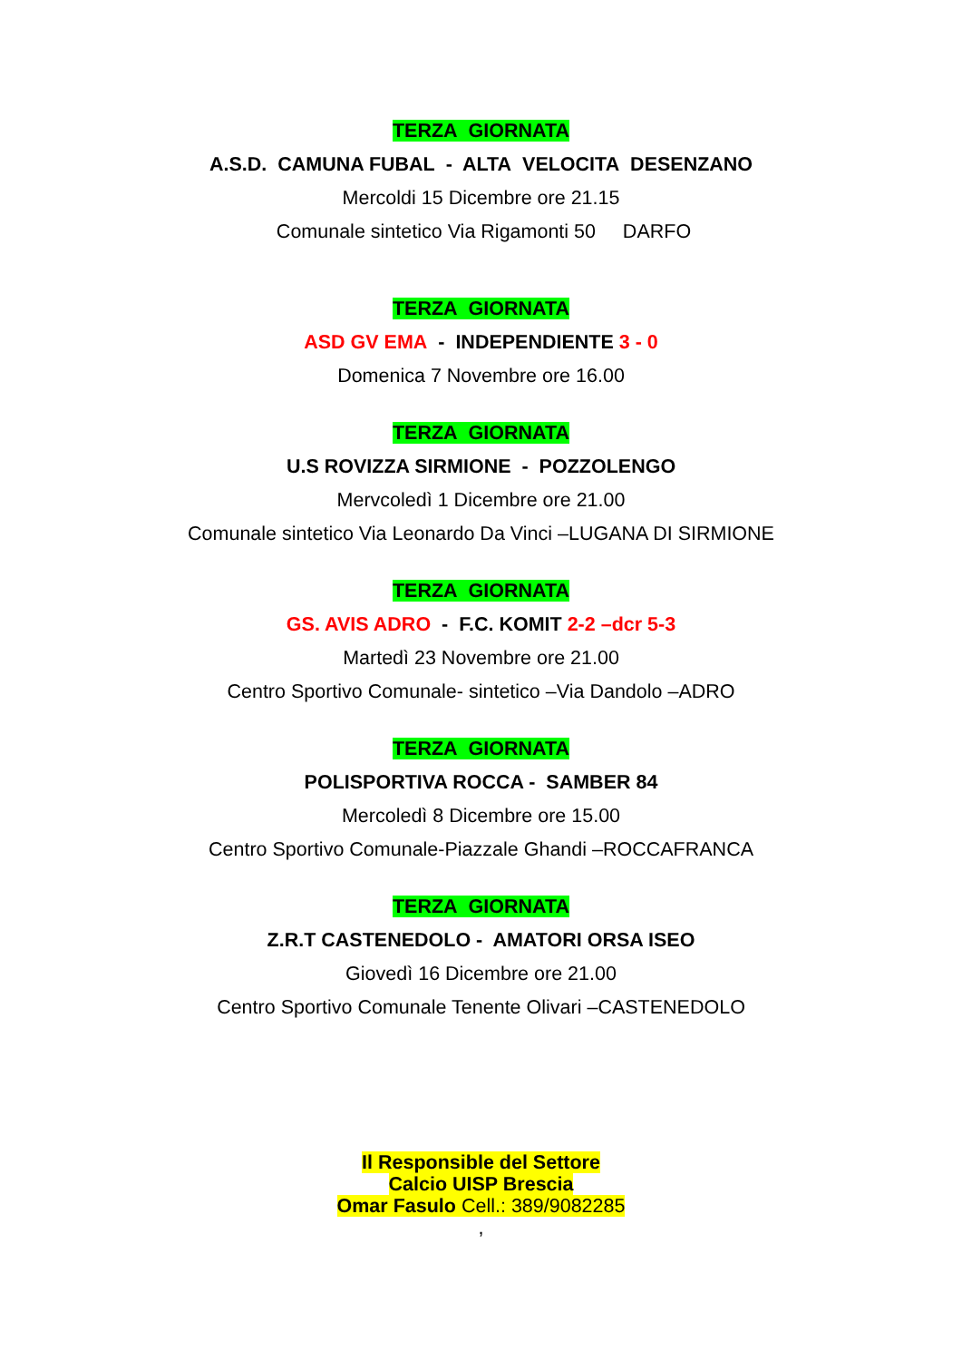TERZA GIORNATA
A.S.D. CAMUNA FUBAL - ALTA VELOCITA DESENZANO
Mercoldi 15 Dicembre ore 21.15
Comunale sintetico Via Rigamonti 50 DARFO
TERZA GIORNATA
ASD GV EMA - INDEPENDIENTE 3 - 0
Domenica 7 Novembre ore 16.00
TERZA GIORNATA
U.S ROVIZZA SIRMIONE - POZZOLENGO
Mervcoledì 1 Dicembre ore 21.00
Comunale sintetico Via Leonardo Da Vinci –LUGANA DI SIRMIONE
TERZA GIORNATA
GS. AVIS ADRO - F.C. KOMIT 2-2 –dcr 5-3
Martedì 23 Novembre ore 21.00
Centro Sportivo Comunale- sintetico –Via Dandolo –ADRO
TERZA GIORNATA
POLISPORTIVA ROCCA - SAMBER 84
Mercoledì 8 Dicembre ore 15.00
Centro Sportivo Comunale-Piazzale Ghandi –ROCCAFRANCA
TERZA GIORNATA
Z.R.T CASTENEDOLO - AMATORI ORSA ISEO
Giovedì 16 Dicembre ore 21.00
Centro Sportivo Comunale Tenente Olivari –CASTENEDOLO
Il Responsible del Settore
Calcio UISP Brescia
Omar Fasulo Cell.: 389/9082285
,